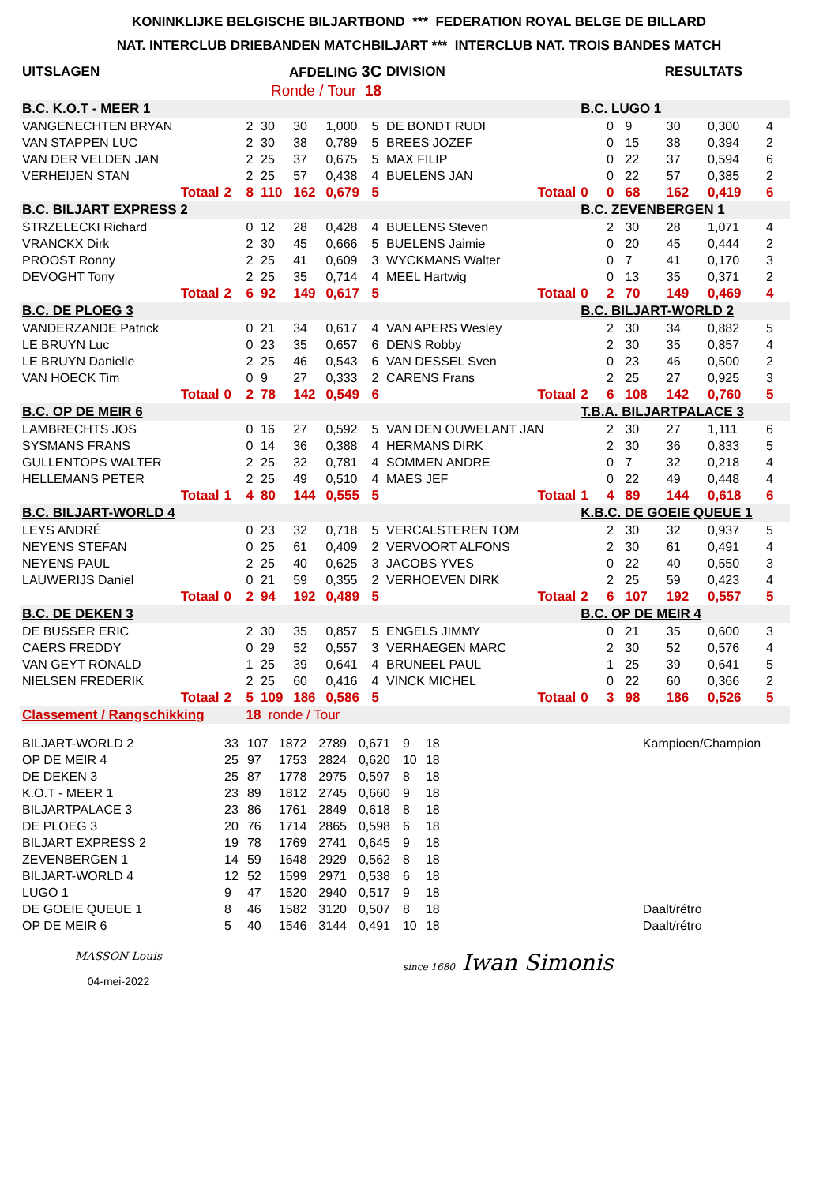KONINKLIJKE BELGISCHE BILJARTBOND *** FEDERATION ROYAL BELGE DE BILLARD
NAT. INTERCLUB DRIEBANDEN MATCHBILJART *** INTERCLUB NAT. TROIS BANDES MATCH
| UITSLAGEN | AFDELING 3C | | | | | | | DIVISION | RESULTATS | | | | | | | |
| Ronde / Tour 18 | | | | | | | | | | | | | | | | |
| B.C. K.O.T - MEER 1 | | | | | | | | | B.C. LUGO 1 | | | | | | | |
| VANGENECHTEN BRYAN | | | 2 | 30 | 30 | 1,000 | 5 | DE BONDT RUDI | | | 0 | 9 | 30 | 0,300 | 4 | |
| VAN STAPPEN LUC | | | 2 | 30 | 38 | 0,789 | 5 | BREES JOZEF | | | 0 | 15 | 38 | 0,394 | 2 | |
| VAN DER VELDEN JAN | | | 2 | 25 | 37 | 0,675 | 5 | MAX FILIP | | | 0 | 22 | 37 | 0,594 | 6 | |
| VERHEIJEN STAN | | | 2 | 25 | 57 | 0,438 | 4 | BUELENS JAN | | | 0 | 22 | 57 | 0,385 | 2 | |
| Totaal | 2 | | 8 | 110 | 162 | 0,679 | 5 | Totaal | 0 | | 0 | 68 | 162 | 0,419 | 6 | |
| B.C. BILJART EXPRESS 2 | | | | | | | | | B.C. ZEVENBERGEN 1 | | | | | | | |
| STRZELECKI Richard | | | 0 | 12 | 28 | 0,428 | 4 | BUELENS Steven | | | 2 | 30 | 28 | 1,071 | 4 | |
| VRANCKX Dirk | | | 2 | 30 | 45 | 0,666 | 5 | BUELENS Jaimie | | | 0 | 20 | 45 | 0,444 | 2 | |
| PROOST Ronny | | | 2 | 25 | 41 | 0,609 | 3 | WYCKMANS Walter | | | 0 | 7 | 41 | 0,170 | 3 | |
| DEVOGHT Tony | | | 2 | 25 | 35 | 0,714 | 4 | MEEL Hartwig | | | 0 | 13 | 35 | 0,371 | 2 | |
| Totaal | 2 | | 6 | 92 | 149 | 0,617 | 5 | Totaal | 0 | | 2 | 70 | 149 | 0,469 | 4 | |
| B.C. DE PLOEG 3 | | | | | | | | | B.C. BILJART-WORLD 2 | | | | | | | |
| VANDERZANDE Patrick | | | 0 | 21 | 34 | 0,617 | 4 | VAN APERS Wesley | | | 2 | 30 | 34 | 0,882 | 5 | |
| LE BRUYN Luc | | | 0 | 23 | 35 | 0,657 | 6 | DENS Robby | | | 2 | 30 | 35 | 0,857 | 4 | |
| LE BRUYN Danielle | | | 2 | 25 | 46 | 0,543 | 6 | VAN DESSEL Sven | | | 0 | 23 | 46 | 0,500 | 2 | |
| VAN HOECK Tim | | | 0 | 9 | 27 | 0,333 | 2 | CARENS Frans | | | 2 | 25 | 27 | 0,925 | 3 | |
| Totaal | 0 | | 2 | 78 | 142 | 0,549 | 6 | Totaal | 2 | | 6 | 108 | 142 | 0,760 | 5 | |
| B.C. OP DE MEIR 6 | | | | | | | | | T.B.A. BILJARTPALACE 3 | | | | | | | |
| LAMBRECHTS JOS | | | 0 | 16 | 27 | 0,592 | 5 | VAN DEN OUWELANT JAN | | | 2 | 30 | 27 | 1,111 | 6 | |
| SYSMANS FRANS | | | 0 | 14 | 36 | 0,388 | 4 | HERMANS DIRK | | | 2 | 30 | 36 | 0,833 | 5 | |
| GULLENTOPS WALTER | | | 2 | 25 | 32 | 0,781 | 4 | SOMMEN ANDRE | | | 0 | 7 | 32 | 0,218 | 4 | |
| HELLEMANS PETER | | | 2 | 25 | 49 | 0,510 | 4 | MAES JEF | | | 0 | 22 | 49 | 0,448 | 4 | |
| Totaal | 1 | | 4 | 80 | 144 | 0,555 | 5 | Totaal | 1 | | 4 | 89 | 144 | 0,618 | 6 | |
| B.C. BILJART-WORLD 4 | | | | | | | | | K.B.C. DE GOEIE QUEUE 1 | | | | | | | |
| LEYS ANDRÉ | | | 0 | 23 | 32 | 0,718 | 5 | VERCALSTEREN TOM | | | 2 | 30 | 32 | 0,937 | 5 | |
| NEYENS STEFAN | | | 0 | 25 | 61 | 0,409 | 2 | VERVOORT ALFONS | | | 2 | 30 | 61 | 0,491 | 4 | |
| NEYENS PAUL | | | 2 | 25 | 40 | 0,625 | 3 | JACOBS YVES | | | 0 | 22 | 40 | 0,550 | 3 | |
| LAUWERIJS Daniel | | | 0 | 21 | 59 | 0,355 | 2 | VERHOEVEN DIRK | | | 2 | 25 | 59 | 0,423 | 4 | |
| Totaal | 0 | | 2 | 94 | 192 | 0,489 | 5 | Totaal | 2 | | 6 | 107 | 192 | 0,557 | 5 | |
| B.C. DE DEKEN 3 | | | | | | | | | B.C. OP DE MEIR 4 | | | | | | | |
| DE BUSSER ERIC | | | 2 | 30 | 35 | 0,857 | 5 | ENGELS JIMMY | | | 0 | 21 | 35 | 0,600 | 3 | |
| CAERS FREDDY | | | 0 | 29 | 52 | 0,557 | 3 | VERHAEGEN MARC | | | 2 | 30 | 52 | 0,576 | 4 | |
| VAN GEYT RONALD | | | 1 | 25 | 39 | 0,641 | 4 | BRUNEEL PAUL | | | 1 | 25 | 39 | 0,641 | 5 | |
| NIELSEN FREDERIK | | | 2 | 25 | 60 | 0,416 | 4 | VINCK MICHEL | | | 0 | 22 | 60 | 0,366 | 2 | |
| Totaal | 2 | | 5 | 109 | 186 | 0,586 | 5 | Totaal | 0 | | 3 | 98 | 186 | 0,526 | 5 | |
| Classement / Rangschikking | | | 18 ronde / Tour | | | | | | | | | | | | | |
| BILJART-WORLD 2 | 33 | 107 | 1872 | 2789 | 0,671 | 9 | 18 | | Kampioen/Champion |
| OP DE MEIR 4 | 25 | 97 | 1753 | 2824 | 0,620 | 10 | 18 | | |
| DE DEKEN 3 | 25 | 87 | 1778 | 2975 | 0,597 | 8 | 18 | | |
| K.O.T - MEER 1 | 23 | 89 | 1812 | 2745 | 0,660 | 9 | 18 | | |
| BILJARTPALACE 3 | 23 | 86 | 1761 | 2849 | 0,618 | 8 | 18 | | |
| DE PLOEG 3 | 20 | 76 | 1714 | 2865 | 0,598 | 6 | 18 | | |
| BILJART EXPRESS 2 | 19 | 78 | 1769 | 2741 | 0,645 | 9 | 18 | | |
| ZEVENBERGEN 1 | 14 | 59 | 1648 | 2929 | 0,562 | 8 | 18 | | |
| BILJART-WORLD 4 | 12 | 52 | 1599 | 2971 | 0,538 | 6 | 18 | | |
| LUGO 1 | 9 | 47 | 1520 | 2940 | 0,517 | 9 | 18 | | |
| DE GOEIE QUEUE 1 | 8 | 46 | 1582 | 3120 | 0,507 | 8 | 18 | | Daalt/rétro |
| OP DE MEIR 6 | 5 | 40 | 1546 | 3144 | 0,491 | 10 | 18 | | Daalt/rétro |
MASSON Louis
04-mei-2022
since 1680 Iwan Simonis